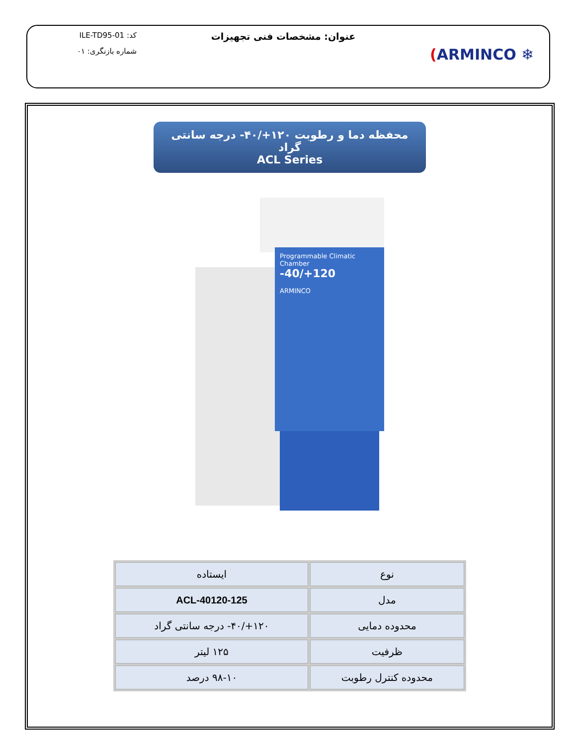(ARMINCO ❄
عنوان: مشخصات فنی تجهیزات
کد: ILE-TD95-01
شماره بازنگری: ۰۱
محفظه دما و رطوبت ۱۲۰+/۴۰- درجه سانتی گراد
ACL Series
Programmable Climatic Chamber
-40/+120
ARMINCO
| نوع | ایستاده |
| مدل | ACL-40120-125 |
| محدوده دمایی | ۱۲۰+/۴۰- درجه سانتی گراد |
| ظرفیت | ۱۲۵ لیتر |
| محدوده کنترل رطوبت | ۹۸-۱۰ درصد |